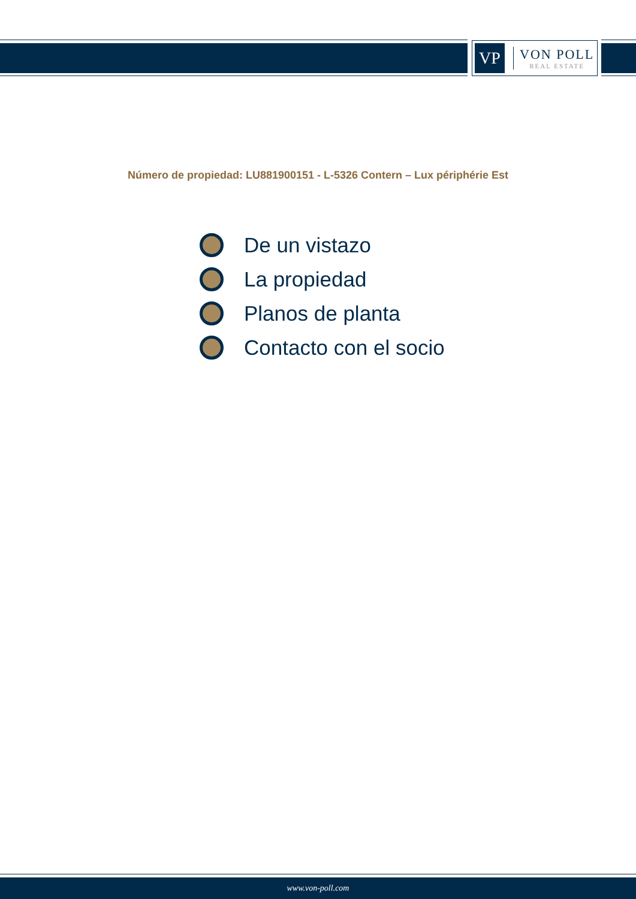VP
VON POLL
REAL ESTATE
Número de propiedad: LU881900151 - L-5326 Contern – Lux périphérie Est
De un vistazo
La propiedad
Planos de planta
Contacto con el socio
www.von-poll.com